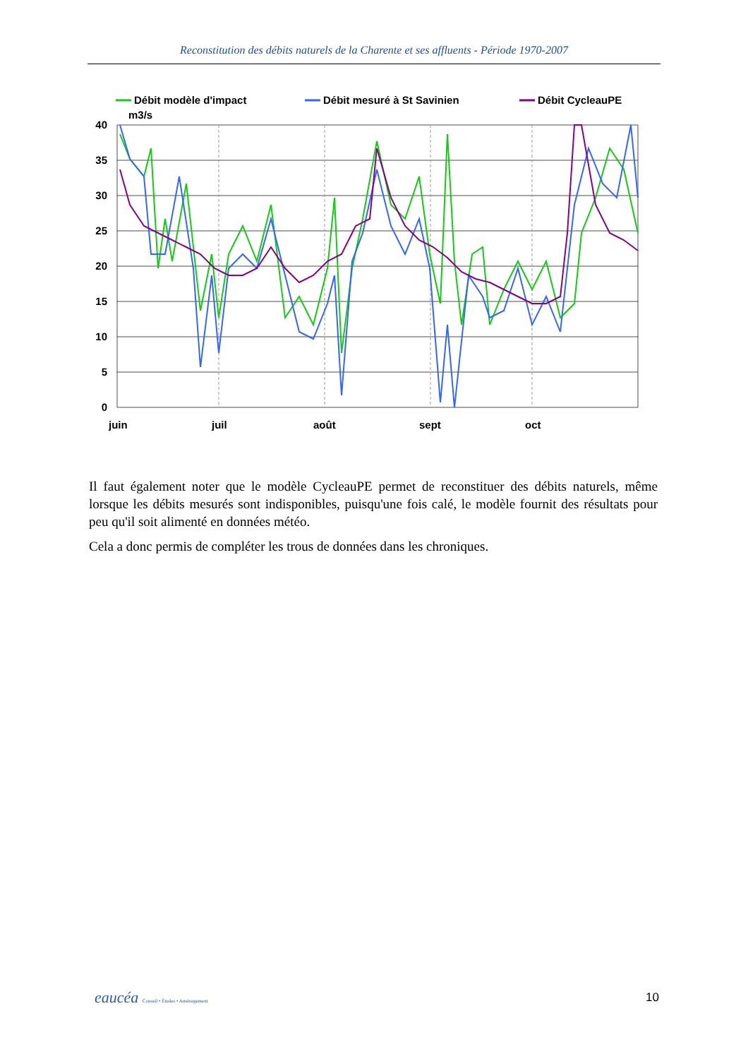Reconstitution des débits naturels de la Charente et ses affluents - Période 1970-2007
Débit modèle d'impact
Débit mesuré à St Savinien
Débit CycleauPE
m3/s
40
35
30
25
20
15
10
5
0
juin
juil
août
sept
oct
Il faut également noter que le modèle CycleauPE permet de reconstituer des débits naturels, même lorsque les débits mesurés sont indisponibles, puisqu'une fois calé, le modèle fournit des résultats pour peu qu'il soit alimenté en données météo.
Cela a donc permis de compléter les trous de données dans les chroniques.
eaucéa Conseil • Études • Aménagement
10